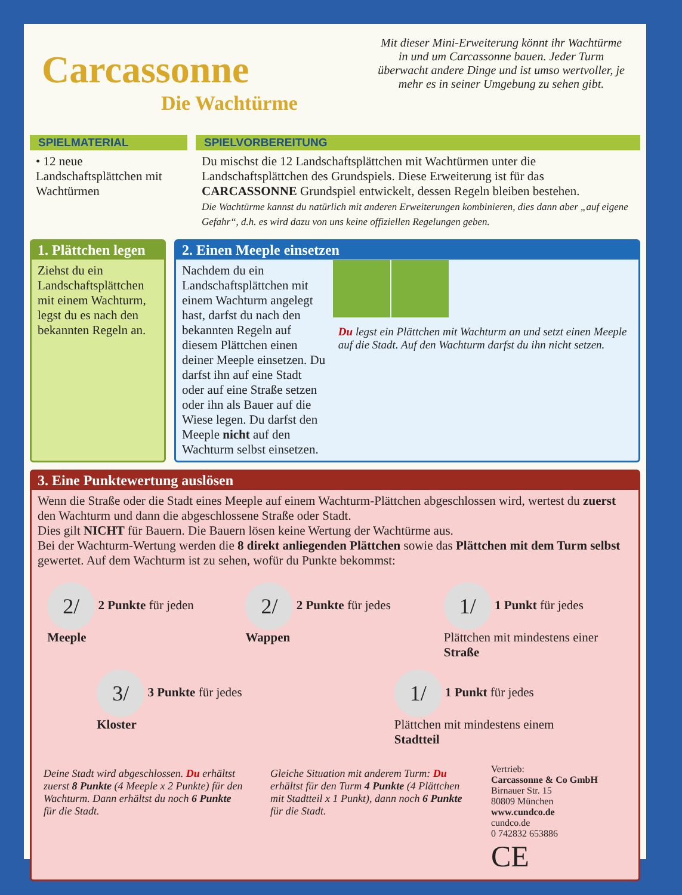Carcassonne
Die Wachtürme
Mit dieser Mini-Erweiterung könnt ihr Wachtürme in und um Carcassonne bauen. Jeder Turm überwacht andere Dinge und ist umso wertvoller, je mehr es in seiner Umgebung zu sehen gibt.
SPIELMATERIAL
• 12 neue Landschaftsplättchen mit Wachtürmen
SPIELVORBEREITUNG
Du mischst die 12 Landschaftsplättchen mit Wachtürmen unter die Landschaftsplättchen des Grundspiels. Diese Erweiterung ist für das CARCASSONNE Grundspiel entwickelt, dessen Regeln bleiben bestehen.
Die Wachtürme kannst du natürlich mit anderen Erweiterungen kombinieren, dies dann aber „auf eigene Gefahr“, d.h. es wird dazu von uns keine offiziellen Regelungen geben.
1. Plättchen legen
Ziehst du ein Landschaftsplättchen mit einem Wachturm, legst du es nach den bekannten Regeln an.
2. Einen Meeple einsetzen
Nachdem du ein Landschaftsplättchen mit einem Wachturm angelegt hast, darfst du nach den bekannten Regeln auf diesem Plättchen einen deiner Meeple einsetzen. Du darfst ihn auf eine Stadt oder auf eine Straße setzen oder ihn als Bauer auf die Wiese legen. Du darfst den Meeple nicht auf den Wachturm selbst einsetzen.
Du legst ein Plättchen mit Wachturm an und setzt einen Meeple auf die Stadt. Auf den Wachturm darfst du ihn nicht setzen.
3. Eine Punktewertung auslösen
Wenn die Straße oder die Stadt eines Meeple auf einem Wachturm-Plättchen abgeschlossen wird, wertest du zuerst den Wachturm und dann die abgeschlossene Straße oder Stadt.
Dies gilt NICHT für Bauern. Die Bauern lösen keine Wertung der Wachtürme aus.
Bei der Wachturm-Wertung werden die 8 direkt anliegenden Plättchen sowie das Plättchen mit dem Turm selbst gewertet. Auf dem Wachturm ist zu sehen, wofür du Punkte bekommst:
2/ 2 Punkte für jeden Meeple
2/ 2 Punkte für jedes Wappen
1/ 1 Punkt für jedes Plättchen mit mindestens einer Straße
3/ 3 Punkte für jedes Kloster
1/ 1 Punkt für jedes Plättchen mit mindestens einem Stadtteil
Deine Stadt wird abgeschlossen. Du erhältst zuerst 8 Punkte (4 Meeple x 2 Punkte) für den Wachturm. Dann erhältst du noch 6 Punkte für die Stadt.
Gleiche Situation mit anderem Turm: Du erhältst für den Turm 4 Punkte (4 Plättchen mit Stadtteil x 1 Punkt), dann noch 6 Punkte für die Stadt.
Vertrieb:
Carcassonne & Co GmbH
Birnauer Str. 15
80809 München
www.cundco.de
cundco.de
0 742832 653886
CE